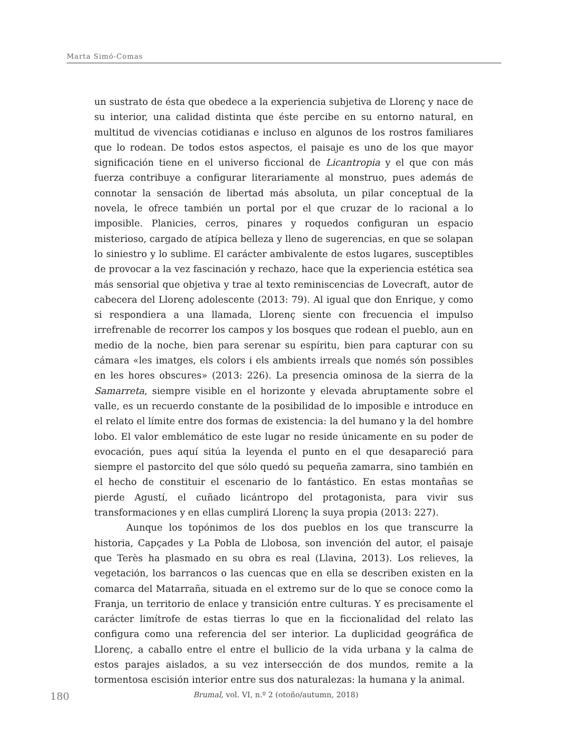Marta Simó-Comas
un sustrato de ésta que obedece a la experiencia subjetiva de Llorenç y nace de su interior, una calidad distinta que éste percibe en su entorno natural, en multitud de vivencias cotidianas e incluso en algunos de los rostros familiares que lo rodean. De todos estos aspectos, el paisaje es uno de los que mayor significación tiene en el universo ficcional de Licantropia y el que con más fuerza contribuye a configurar literariamente al monstruo, pues además de connotar la sensación de libertad más absoluta, un pilar conceptual de la novela, le ofrece también un portal por el que cruzar de lo racional a lo imposible. Planicies, cerros, pinares y roquedos configuran un espacio misterioso, cargado de atípica belleza y lleno de sugerencias, en que se solapan lo siniestro y lo sublime. El carácter ambivalente de estos lugares, susceptibles de provocar a la vez fascinación y rechazo, hace que la experiencia estética sea más sensorial que objetiva y trae al texto reminiscencias de Lovecraft, autor de cabecera del Llorenç adolescente (2013: 79). Al igual que don Enrique, y como si respondiera a una llamada, Llorenç siente con frecuencia el impulso irrefrenable de recorrer los campos y los bosques que rodean el pueblo, aun en medio de la noche, bien para serenar su espíritu, bien para capturar con su cámara «les imatges, els colors i els ambients irreals que només són possibles en les hores obscures» (2013: 226). La presencia ominosa de la sierra de la Samarreta, siempre visible en el horizonte y elevada abruptamente sobre el valle, es un recuerdo constante de la posibilidad de lo imposible e introduce en el relato el límite entre dos formas de existencia: la del humano y la del hombre lobo. El valor emblemático de este lugar no reside únicamente en su poder de evocación, pues aquí sitúa la leyenda el punto en el que desapareció para siempre el pastorcito del que sólo quedó su pequeña zamarra, sino también en el hecho de constituir el escenario de lo fantástico. En estas montañas se pierde Agustí, el cuñado licántropo del protagonista, para vivir sus transformaciones y en ellas cumplirá Llorenç la suya propia (2013: 227).
Aunque los topónimos de los dos pueblos en los que transcurre la historia, Capçades y La Pobla de Llobosa, son invención del autor, el paisaje que Terès ha plasmado en su obra es real (Llavina, 2013). Los relieves, la vegetación, los barrancos o las cuencas que en ella se describen existen en la comarca del Matarraña, situada en el extremo sur de lo que se conoce como la Franja, un territorio de enlace y transición entre culturas. Y es precisamente el carácter limítrofe de estas tierras lo que en la ficcionalidad del relato las configura como una referencia del ser interior. La duplicidad geográfica de Llorenç, a caballo entre el entre el bullicio de la vida urbana y la calma de estos parajes aislados, a su vez intersección de dos mundos, remite a la tormentosa escisión interior entre sus dos naturalezas: la humana y la animal.
180
Brumal, vol. VI, n.º 2 (otoño/autumn, 2018)